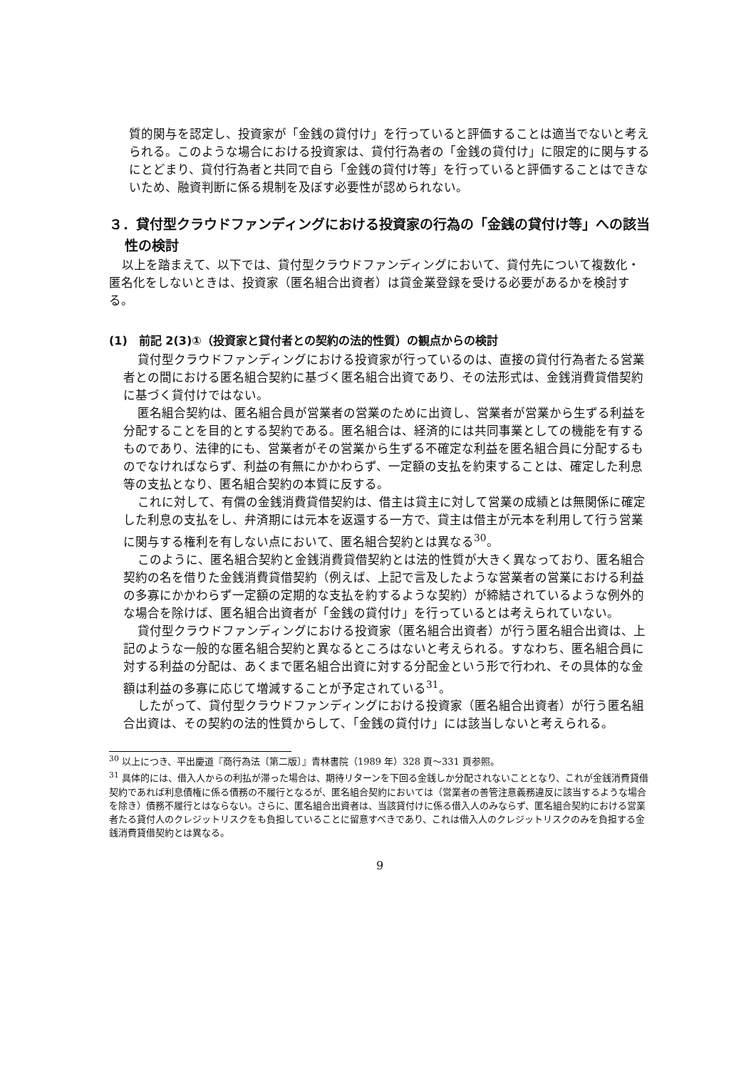質的関与を認定し、投資家が「金銭の貸付け」を行っていると評価することは適当でないと考えられる。このような場合における投資家は、貸付行為者の「金銭の貸付け」に限定的に関与するにとどまり、貸付行為者と共同で自ら「金銭の貸付け等」を行っていると評価することはできないため、融資判断に係る規制を及ぼす必要性が認められない。
３．貸付型クラウドファンディングにおける投資家の行為の「金銭の貸付け等」への該当性の検討
以上を踏まえて、以下では、貸付型クラウドファンディングにおいて、貸付先について複数化・匿名化をしないときは、投資家（匿名組合出資者）は貸金業登録を受ける必要があるかを検討する。
(1)　前記 2(3)①（投資家と貸付者との契約の法的性質）の観点からの検討
貸付型クラウドファンディングにおける投資家が行っているのは、直接の貸付行為者たる営業者との間における匿名組合契約に基づく匿名組合出資であり、その法形式は、金銭消費貸借契約に基づく貸付けではない。
匿名組合契約は、匿名組合員が営業者の営業のために出資し、営業者が営業から生ずる利益を分配することを目的とする契約である。匿名組合は、経済的には共同事業としての機能を有するものであり、法律的にも、営業者がその営業から生ずる不確定な利益を匿名組合員に分配するものでなければならず、利益の有無にかかわらず、一定額の支払を約束することは、確定した利息等の支払となり、匿名組合契約の本質に反する。
これに対して、有償の金銭消費貸借契約は、借主は貸主に対して営業の成績とは無関係に確定した利息の支払をし、弁済期には元本を返還する一方で、貸主は借主が元本を利用して行う営業に関与する権利を有しない点において、匿名組合契約とは異なる<sup>30</sup>。
このように、匿名組合契約と金銭消費貸借契約とは法的性質が大きく異なっており、匿名組合契約の名を借りた金銭消費貸借契約（例えば、上記で言及したような営業者の営業における利益の多寡にかかわらず一定額の定期的な支払を約するような契約）が締結されているような例外的な場合を除けば、匿名組合出資者が「金銭の貸付け」を行っているとは考えられていない。
貸付型クラウドファンディングにおける投資家（匿名組合出資者）が行う匿名組合出資は、上記のような一般的な匿名組合契約と異なるところはないと考えられる。すなわち、匿名組合員に対する利益の分配は、あくまで匿名組合出資に対する分配金という形で行われ、その具体的な金額は利益の多寡に応じて増減することが予定されている<sup>31</sup>。
したがって、貸付型クラウドファンディングにおける投資家（匿名組合出資者）が行う匿名組合出資は、その契約の法的性質からして、「金銭の貸付け」には該当しないと考えられる。
<sup>30</sup> 以上につき、平出慶道『商行為法〔第二版〕』青林書院（1989 年）328 頁～331 頁参照。
<sup>31</sup> 具体的には、借入人からの利払が滞った場合は、期待リターンを下回る金銭しか分配されないこととなり、これが金銭消費貸借契約であれば利息債権に係る債務の不履行となるが、匿名組合契約においては（営業者の善管注意義務違反に該当するような場合を除き）債務不履行とはならない。さらに、匿名組合出資者は、当該貸付けに係る借入人のみならず、匿名組合契約における営業者たる貸付人のクレジットリスクをも負担していることに留意すべきであり、これは借入人のクレジットリスクのみを負担する金銭消費貸借契約とは異なる。
9